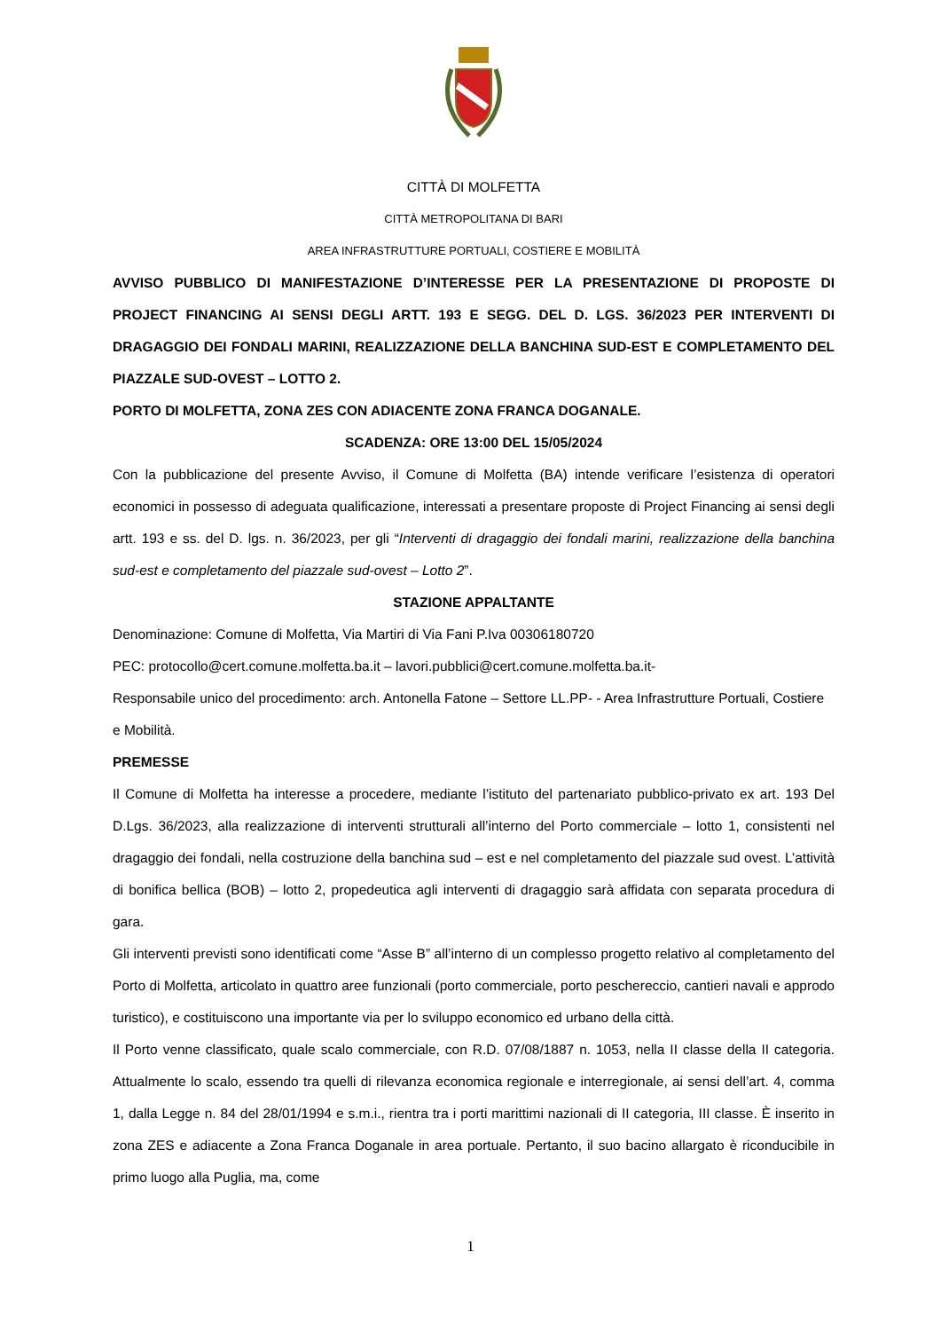CITTÀ DI MOLFETTA
CITTÀ METROPOLITANA DI BARI
AREA INFRASTRUTTURE PORTUALI, COSTIERE E MOBILITÀ
AVVISO PUBBLICO DI MANIFESTAZIONE D’INTERESSE PER LA PRESENTAZIONE DI PROPOSTE DI PROJECT FINANCING AI SENSI DEGLI ARTT. 193 E SEGG. DEL D. LGS. 36/2023 PER INTERVENTI DI DRAGAGGIO DEI FONDALI MARINI, REALIZZAZIONE DELLA BANCHINA SUD-EST E COMPLETAMENTO DEL PIAZZALE SUD-OVEST – LOTTO 2.
PORTO DI MOLFETTA, ZONA ZES CON ADIACENTE ZONA FRANCA DOGANALE.
SCADENZA: ORE 13:00 DEL 15/05/2024
Con la pubblicazione del presente Avviso, il Comune di Molfetta (BA) intende verificare l’esistenza di operatori economici in possesso di adeguata qualificazione, interessati a presentare proposte di Project Financing ai sensi degli artt. 193 e ss. del D. lgs. n. 36/2023, per gli “Interventi di dragaggio dei fondali marini, realizzazione della banchina sud-est e completamento del piazzale sud-ovest – Lotto 2”.
STAZIONE APPALTANTE
Denominazione: Comune di Molfetta, Via Martiri di Via Fani P.Iva 00306180720
PEC: protocollo@cert.comune.molfetta.ba.it – lavori.pubblici@cert.comune.molfetta.ba.it-
Responsabile unico del procedimento: arch. Antonella Fatone – Settore LL.PP- - Area Infrastrutture Portuali, Costiere e Mobilità.
PREMESSE
Il Comune di Molfetta ha interesse a procedere, mediante l’istituto del partenariato pubblico-privato ex art. 193 Del D.Lgs. 36/2023, alla realizzazione di interventi strutturali all’interno del Porto commerciale – lotto 1, consistenti nel dragaggio dei fondali, nella costruzione della banchina sud – est e nel completamento del piazzale sud ovest. L’attività di bonifica bellica (BOB) – lotto 2, propedeutica agli interventi di dragaggio sarà affidata con separata procedura di gara.
Gli interventi previsti sono identificati come “Asse B” all’interno di un complesso progetto relativo al completamento del Porto di Molfetta, articolato in quattro aree funzionali (porto commerciale, porto peschereccio, cantieri navali e approdo turistico), e costituiscono una importante via per lo sviluppo economico ed urbano della città.
Il Porto venne classificato, quale scalo commerciale, con R.D. 07/08/1887 n. 1053, nella II classe della II categoria. Attualmente lo scalo, essendo tra quelli di rilevanza economica regionale e interregionale, ai sensi dell’art. 4, comma 1, dalla Legge n. 84 del 28/01/1994 e s.m.i., rientra tra i porti marittimi nazionali di II categoria, III classe. È inserito in zona ZES e adiacente a Zona Franca Doganale in area portuale. Pertanto, il suo bacino allargato è riconducibile in primo luogo alla Puglia, ma, come
1